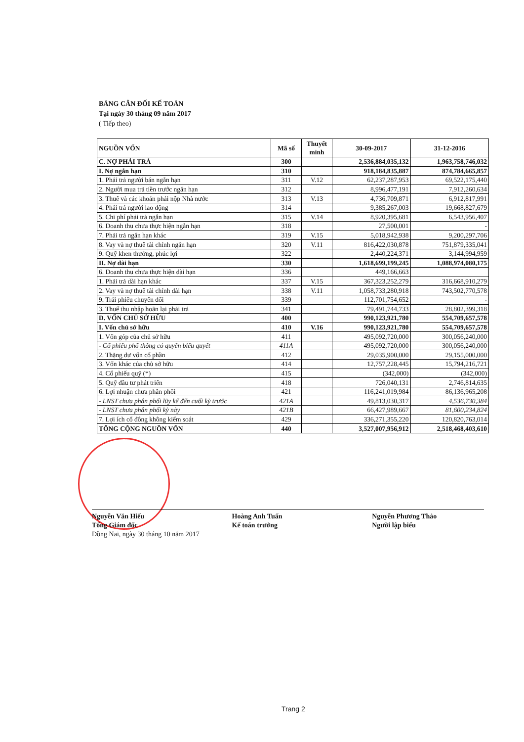BẢNG CÂN ĐỐI KẾ TOÁN
Tại ngày 30 tháng 09 năm 2017
( Tiếp theo)
| NGUỒN VỐN | Mã số | Thuyết minh | 30-09-2017 | 31-12-2016 |
| --- | --- | --- | --- | --- |
| C. NỢ PHẢI TRẢ | 300 | | 2,536,884,035,132 | 1,963,758,746,032 |
| I. Nợ ngắn hạn | 310 | | 918,184,835,887 | 874,784,665,857 |
| 1. Phải trả người bán ngắn hạn | 311 | V.12 | 62,237,287,953 | 69,522,175,440 |
| 2. Người mua trả tiền trước ngắn hạn | 312 | | 8,996,477,191 | 7,912,260,634 |
| 3. Thuế và các khoản phải nộp Nhà nước | 313 | V.13 | 4,736,709,871 | 6,912,817,991 |
| 4. Phải trả người lao động | 314 | | 9,385,267,003 | 19,668,827,679 |
| 5. Chi phí phải trả ngắn hạn | 315 | V.14 | 8,920,395,681 | 6,543,956,407 |
| 6. Doanh thu chưa thực hiện ngắn hạn | 318 | | 27,500,001 | - |
| 7. Phải trả ngắn hạn khác | 319 | V.15 | 5,018,942,938 | 9,200,297,706 |
| 8. Vay và nợ thuê tài chính ngắn hạn | 320 | V.11 | 816,422,030,878 | 751,879,335,041 |
| 9. Quỹ khen thưởng, phúc lợi | 322 | | 2,440,224,371 | 3,144,994,959 |
| II. Nợ dài hạn | 330 | | 1,618,699,199,245 | 1,088,974,080,175 |
| 6. Doanh thu chưa thực hiện dài hạn | 336 | | 449,166,663 | |
| 1. Phải trả dài hạn khác | 337 | V.15 | 367,323,252,279 | 316,668,910,279 |
| 2. Vay và nợ thuê tài chính dài hạn | 338 | V.11 | 1,058,733,280,918 | 743,502,770,578 |
| 9. Trái phiếu chuyển đổi | 339 | | 112,701,754,652 | - |
| 3. Thuế thu nhập hoãn lại phải trả | 341 | | 79,491,744,733 | 28,802,399,318 |
| D. VỐN CHỦ SỞ HỮU | 400 | | 990,123,921,780 | 554,709,657,578 |
| I. Vốn chủ sở hữu | 410 | V.16 | 990,123,921,780 | 554,709,657,578 |
| 1. Vốn góp của chủ sở hữu | 411 | | 495,092,720,000 | 300,056,240,000 |
| - Cổ phiếu phổ thông có quyền biểu quyết | 411A | | 495,092,720,000 | 300,056,240,000 |
| 2. Thặng dư vốn cổ phần | 412 | | 29,035,900,000 | 29,155,000,000 |
| 3. Vốn khác của chủ sở hữu | 414 | | 12,757,228,445 | 15,794,216,721 |
| 4. Cổ phiếu quỹ (*) | 415 | | (342,000) | (342,000) |
| 5. Quỹ đầu tư phát triển | 418 | | 726,040,131 | 2,746,814,635 |
| 6. Lợi nhuận chưa phân phối | 421 | | 116,241,019,984 | 86,136,965,208 |
| - LNST chưa phân phối lũy kế đến cuối kỳ trước | 421A | | 49,813,030,317 | 4,536,730,384 |
| - LNST chưa phân phối kỳ này | 421B | | 66,427,989,667 | 81,600,234,824 |
| 7. Lợi ích cổ đông không kiểm soát | 429 | | 336,271,355,220 | 120,820,763,014 |
| TỔNG CỘNG NGUỒN VỐN | 440 | | 3,527,007,956,912 | 2,518,468,403,610 |
Nguyễn Văn Hiếu
Tổng Giám đốc
Đồng Nai, ngày 30 tháng 10 năm 2017
Hoàng Anh Tuấn
Kế toán trưởng
Nguyễn Phương Thảo
Người lập biểu
Trang 2